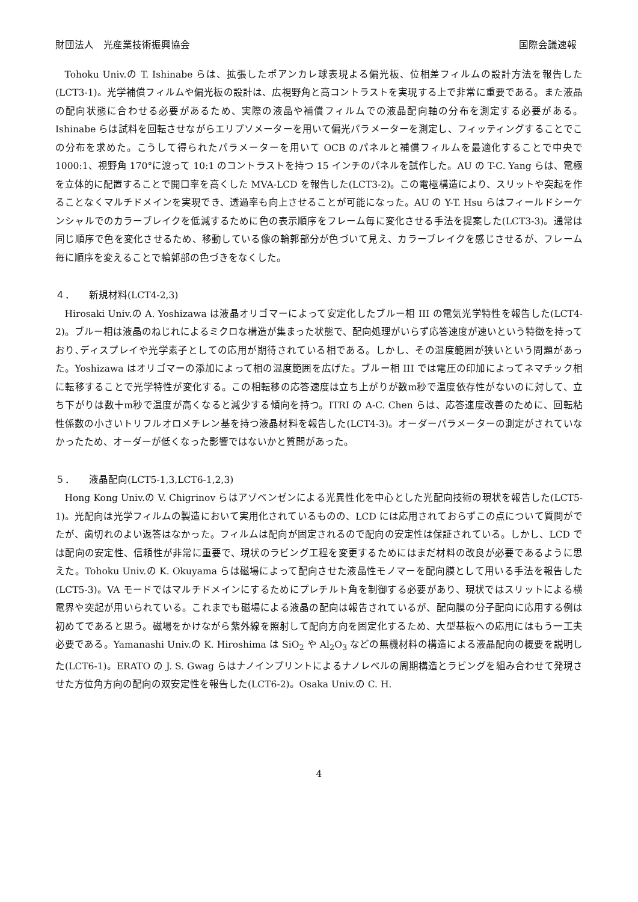財団法人　光産業技術振興協会 国際会議速報
Tohoku Univ.の T. Ishinabe らは、拡張したポアンカレ球表現よる偏光板、位相差フィルムの設計方法を報告した(LCT3-1)。光学補償フィルムや偏光板の設計は、広視野角と高コントラストを実現する上で非常に重要である。また液晶の配向状態に合わせる必要があるため、実際の液晶や補償フィルムでの液晶配向軸の分布を測定する必要がある。Ishinabe らは試料を回転させながらエリプソメーターを用いて偏光パラメーターを測定し、フィッティングすることでこの分布を求めた。こうして得られたパラメーターを用いて OCB のパネルと補償フィルムを最適化することで中央で 1000:1、視野角 170°に渡って 10:1 のコントラストを持つ 15 インチのパネルを試作した。AU の T-C. Yang らは、電極を立体的に配置することで開口率を高くした MVA-LCD を報告した(LCT3-2)。この電極構造により、スリットや突起を作ることなくマルチドメインを実現でき、透過率も向上させることが可能になった。AU の Y-T. Hsu らはフィールドシーケンシャルでのカラーブレイクを低減するために色の表示順序をフレーム毎に変化させる手法を提案した(LCT3-3)。通常は同じ順序で色を変化させるため、移動している像の輪郭部分が色づいて見え、カラーブレイクを感じさせるが、フレーム毎に順序を変えることで輪郭部の色づきをなくした。
４．　　新規材料(LCT4-2,3)
Hirosaki Univ.の A. Yoshizawa は液晶オリゴマーによって安定化したブルー相 III の電気光学特性を報告した(LCT4-2)。ブルー相は液晶のねじれによるミクロな構造が集まった状態で、配向処理がいらず応答速度が速いという特徴を持っており､ディスプレイや光学素子としての応用が期待されている相である。しかし、その温度範囲が狭いという問題があった。Yoshizawa はオリゴマーの添加によって相の温度範囲を広げた。ブルー相 III では電圧の印加によってネマチック相に転移することで光学特性が変化する。この相転移の応答速度は立ち上がりが数m秒で温度依存性がないのに対して、立ち下がりは数十m秒で温度が高くなると減少する傾向を持つ。ITRI の A-C. Chen らは、応答速度改善のために、回転粘性係数の小さいトリフルオロメチレン基を持つ液晶材料を報告した(LCT4-3)。オーダーパラメーターの測定がされていなかったため、オーダーが低くなった影響ではないかと質問があった。
５．　　液晶配向(LCT5-1,3,LCT6-1,2,3)
Hong Kong Univ.の V. Chigrinov らはアゾベンゼンによる光異性化を中心とした光配向技術の現状を報告した(LCT5-1)。光配向は光学フィルムの製造において実用化されているものの、LCD には応用されておらずこの点について質問がでたが、歯切れのよい返答はなかった。フィルムは配向が固定されるので配向の安定性は保証されている。しかし、LCD では配向の安定性、信頼性が非常に重要で、現状のラビング工程を変更するためにはまだ材料の改良が必要であるように思えた。Tohoku Univ.の K. Okuyama らは磁場によって配向させた液晶性モノマーを配向膜として用いる手法を報告した(LCT5-3)。VA モードではマルチドメインにするためにプレチルト角を制御する必要があり、現状ではスリットによる横電界や突起が用いられている。これまでも磁場による液晶の配向は報告されているが、配向膜の分子配向に応用する例は初めてであると思う。磁場をかけながら紫外線を照射して配向方向を固定化するため、大型基板への応用にはもう一工夫必要である。Yamanashi Univ.の K. Hiroshima は SiO<sub>2</sub> や Al<sub>2</sub>O<sub>3</sub> などの無機材料の構造による液晶配向の概要を説明した(LCT6-1)。ERATO の J. S. Gwag らはナノインプリントによるナノレベルの周期構造とラビングを組み合わせて発現させた方位角方向の配向の双安定性を報告した(LCT6-2)。Osaka Univ.の C. H.
4